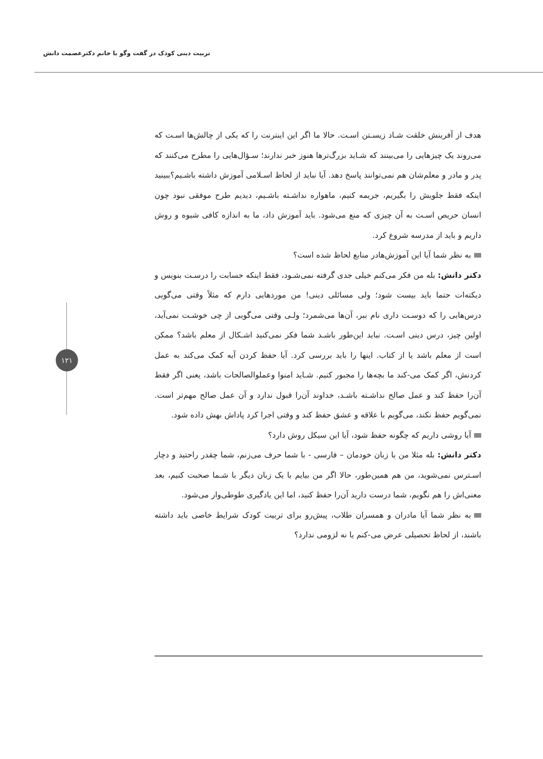تربیت دینی کودک در گفت وگو با خانم دکترعصمت دانش
۱۲۱
هدف از آفرینش خلقت شـاد زیسـتن اسـت. حالا ما اگر این اینترنت را که یکی از چالش‌ها اسـت که می‌روند یک چیزهایی را می‌بینند که شـاید بزرگ‌ترها هنوز خبر ندارند؛ سـؤال‌هایی را مطرح می‌کنند که پدر و مادر و معلم‌شان هم نمی‌توانند پاسخ دهد. آیا نباید از لحاظ اسـلامی آموزش داشته باشـیم؟ببینید اینکه فقط جلویش را بگیریم، جریمه کنیم، ماهواره نداشـته باشـیم، دیدیم طرح موفقی نبود چون انسان حریص اسـت به آن چیزی که منع می‌شود. باید آموزش داد، ما به اندازه کافی شیوه و روش داریم و باید از مدرسه شروع کرد.
به نظر شما آیا این آموزش‌هادر منابع لحاظ شده است؟
دکتر دانش: بله من فکر می‌کنم خیلی جدی گرفته نمی‌شـود، فقط اینکه حسابت را درسـت بنویس و دیکته‌ات حتما باید بیست شود؛ ولی مسائلی دینی! من موردهایی دارم که مثلاً وقتی می‌گویی درس‌هایی را که دوسـت داری نام ببر، آن‌ها می‌شمرد؛ ولـی وقتی می‌گویی از چی خوشـت نمی‌آید، اولین چیز، درس دینی اسـت. نباید این‌طور باشـد شما فکر نمی‌کنید اشـکال از معلم باشد؟ ممکن است از معلم باشد یا از کتاب. اینها را باید بررسی کرد. آیا حفظ کردن آیه کمک می‌کند به عمل کردنش، اگر کمک می-کند ما بچه‌ها را مجبور کنیم. شـاید امنوا وعملوالصالحات باشد، یعنی اگر فقط آن‌را حفظ کند و عمل صالح نداشـته باشـد، خداوند آن‌را قبول ندارد و آن عمل صالح مهم‌تر است. نمی‌گویم حفظ نکند، می‌گویم با علاقه و عشق حفظ کند و وقتی اجرا کرد پاداش بهش داده شود.
آیا روشی داریم که چگونه حفظ شود، آیا این سیکل روش دارد؟
دکتر دانش: بله مثلا من با زبان خودمان – فارسی - با شما حرف می‌زنم، شما چقدر راحتید و دچار اسـترس نمی‌شوید، من هم همین‌طور، حالا اگر من بیایم با یک زبان دیگر با شـما صحبت کنیم، بعد معنی‌اش را هم نگویم، شما درست دارید آن‌را حفظ کنید، اما این یادگیری طوطی‌وار می‌شود.
به نظر شما آیا مادران و همسران طلاب، پیش‌رو برای تربیت کودک شرایط خاصی باید داشته باشند، از لحاظ تحصیلی عرض می-کنم یا نه لزومی ندارد؟